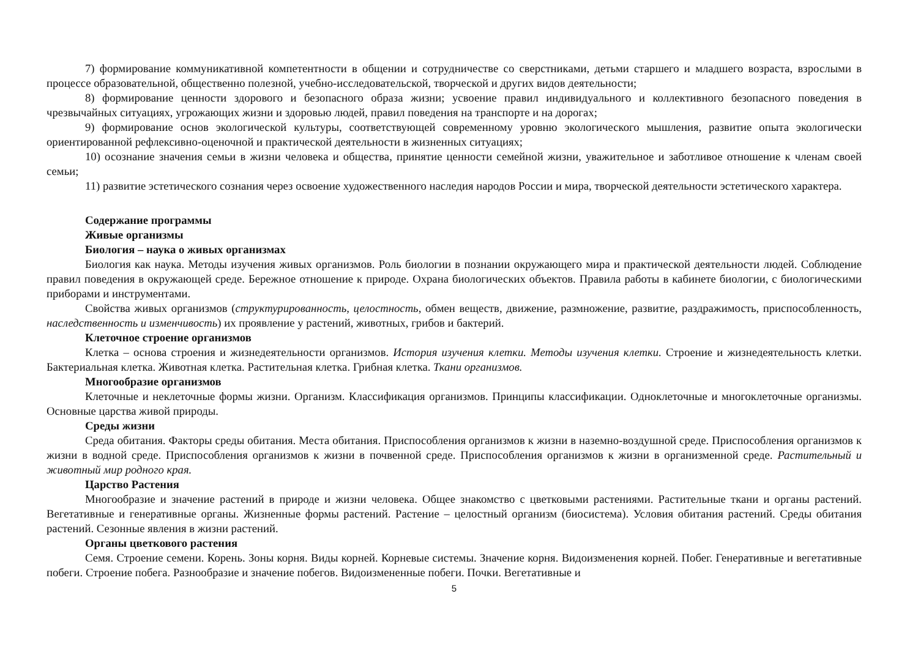7) формирование коммуникативной компетентности в общении и сотрудничестве со сверстниками, детьми старшего и младшего возраста, взрослыми в процессе образовательной, общественно полезной, учебно-исследовательской, творческой и других видов деятельности;
8) формирование ценности здорового и безопасного образа жизни; усвоение правил индивидуального и коллективного безопасного поведения в чрезвычайных ситуациях, угрожающих жизни и здоровью людей, правил поведения на транспорте и на дорогах;
9) формирование основ экологической культуры, соответствующей современному уровню экологического мышления, развитие опыта экологически ориентированной рефлексивно-оценочной и практической деятельности в жизненных ситуациях;
10) осознание значения семьи в жизни человека и общества, принятие ценности семейной жизни, уважительное и заботливое отношение к членам своей семьи;
11) развитие эстетического сознания через освоение художественного наследия народов России и мира, творческой деятельности эстетического характера.
Содержание программы
Живые организмы
Биология – наука о живых организмах
Биология как наука. Методы изучения живых организмов. Роль биологии в познании окружающего мира и практической деятельности людей. Соблюдение правил поведения в окружающей среде. Бережное отношение к природе. Охрана биологических объектов. Правила работы в кабинете биологии, с биологическими приборами и инструментами.
Свойства живых организмов (структурированность, целостность, обмен веществ, движение, размножение, развитие, раздражимость, приспособленность, наследственность и изменчивость) их проявление у растений, животных, грибов и бактерий.
Клеточное строение организмов
Клетка – основа строения и жизнедеятельности организмов. История изучения клетки. Методы изучения клетки. Строение и жизнедеятельность клетки. Бактериальная клетка. Животная клетка. Растительная клетка. Грибная клетка. Ткани организмов.
Многообразие организмов
Клеточные и неклеточные формы жизни. Организм. Классификация организмов. Принципы классификации. Одноклеточные и многоклеточные организмы. Основные царства живой природы.
Среды жизни
Среда обитания. Факторы среды обитания. Места обитания. Приспособления организмов к жизни в наземно-воздушной среде. Приспособления организмов к жизни в водной среде. Приспособления организмов к жизни в почвенной среде. Приспособления организмов к жизни в организменной среде. Растительный и животный мир родного края.
Царство Растения
Многообразие и значение растений в природе и жизни человека. Общее знакомство с цветковыми растениями. Растительные ткани и органы растений. Вегетативные и генеративные органы. Жизненные формы растений. Растение – целостный организм (биосистема). Условия обитания растений. Среды обитания растений. Сезонные явления в жизни растений.
Органы цветкового растения
Семя. Строение семени. Корень. Зоны корня. Виды корней. Корневые системы. Значение корня. Видоизменения корней. Побег. Генеративные и вегетативные побеги. Строение побега. Разнообразие и значение побегов. Видоизмененные побеги. Почки. Вегетативные и
5